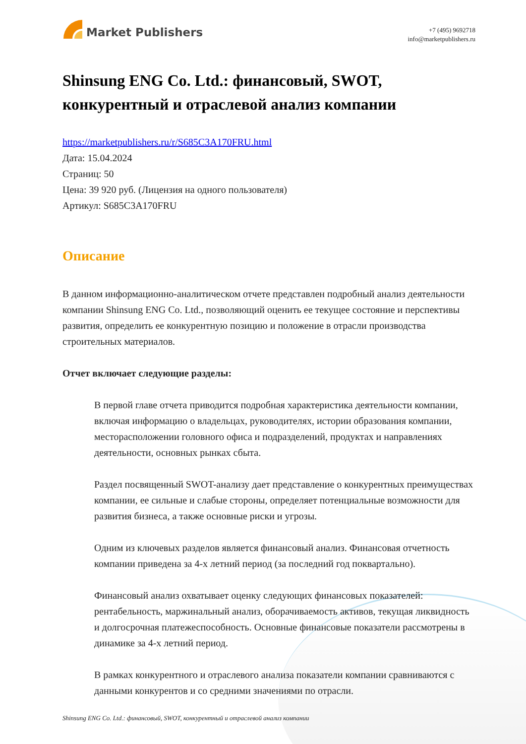Market Publishers
+7 (495) 9692718
info@marketpublishers.ru
Shinsung ENG Co. Ltd.: финансовый, SWOT, конкурентный и отраслевой анализ компании
https://marketpublishers.ru/r/S685C3A170FRU.html
Дата: 15.04.2024
Страниц: 50
Цена: 39 920 руб. (Лицензия на одного пользователя)
Артикул: S685C3A170FRU
Описание
В данном информационно-аналитическом отчете представлен подробный анализ деятельности компании Shinsung ENG Co. Ltd., позволяющий оценить ее текущее состояние и перспективы развития, определить ее конкурентную позицию и положение в отрасли производства строительных материалов.
Отчет включает следующие разделы:
В первой главе отчета приводится подробная характеристика деятельности компании, включая информацию о владельцах, руководителях, истории образования компании, месторасположении головного офиса и подразделений, продуктах и направлениях деятельности, основных рынках сбыта.
Раздел посвященный SWOT-анализу дает представление о конкурентных преимуществах компании, ее сильные и слабые стороны, определяет потенциальные возможности для развития бизнеса, а также основные риски и угрозы.
Одним из ключевых разделов является финансовый анализ. Финансовая отчетность компании приведена за 4-х летний период (за последний год поквартально).
Финансовый анализ охватывает оценку следующих финансовых показателей: рентабельность, маржинальный анализ, оборачиваемость активов, текущая ликвидность и долгосрочная платежеспособность. Основные финансовые показатели рассмотрены в динамике за 4-х летний период.
В рамках конкурентного и отраслевого анализа показатели компании сравниваются с данными конкурентов и со средними значениями по отрасли.
Shinsung ENG Co. Ltd.: финансовый, SWOT, конкурентный и отраслевой анализ компании